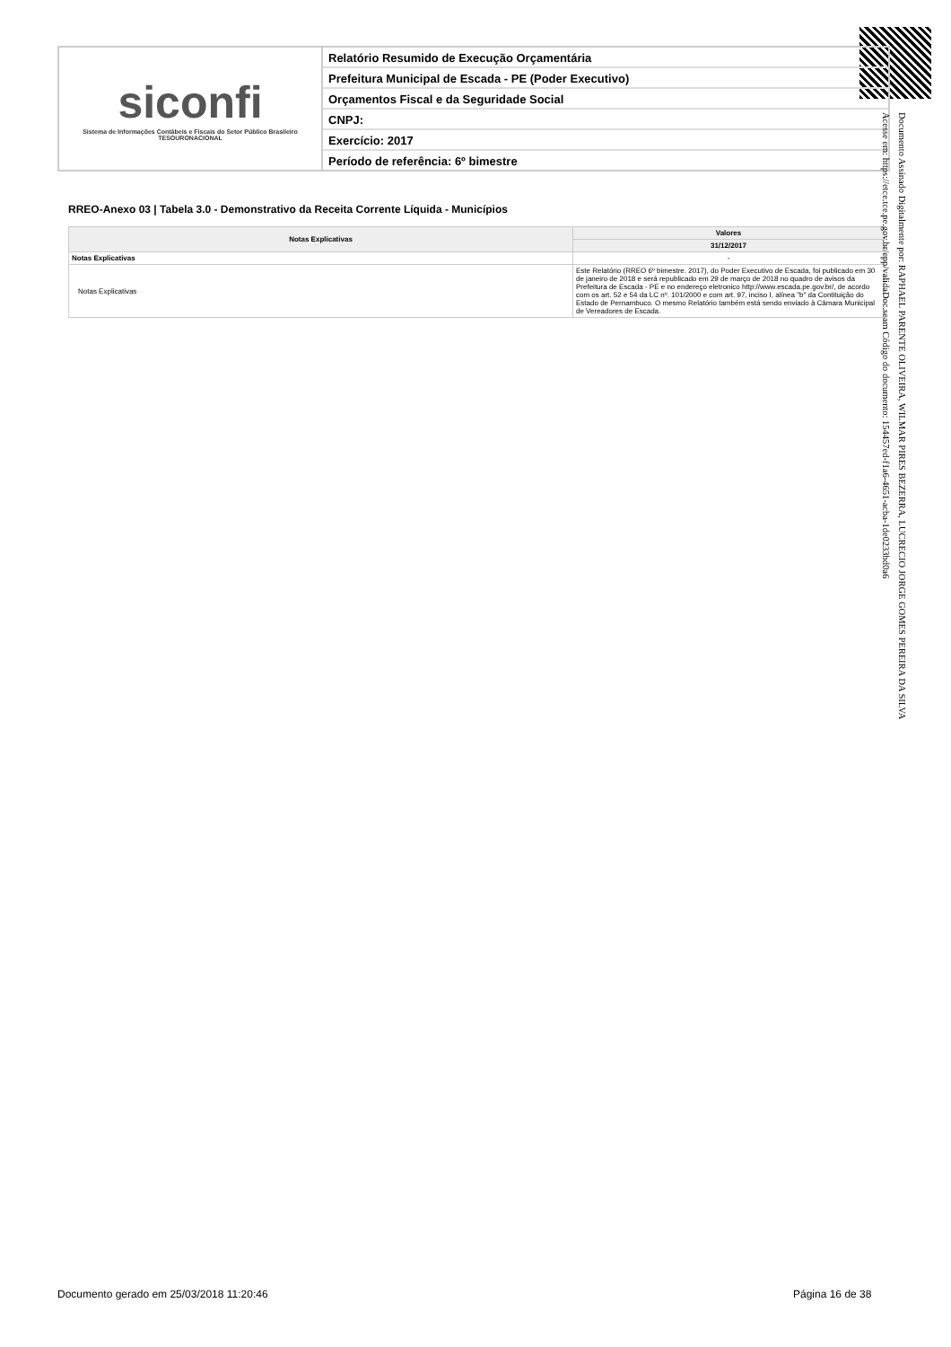siconfi
Sistema de Informações Contábeis e Fiscais do Setor Público Brasileiro
TESOURONACIONAL
Relatório Resumido de Execução Orçamentária
Prefeitura Municipal de Escada - PE (Poder Executivo)
Orçamentos Fiscal e da Seguridade Social
CNPJ:
Exercício: 2017
Período de referência: 6º bimestre
RREO-Anexo 03 | Tabela 3.0 - Demonstrativo da Receita Corrente Líquida - Municípios
| Notas Explicativas | Valores |
| --- | --- |
| | 31/12/2017 |
| Notas Explicativas | - |
| Notas Explicativas | Este Relatório (RREO 6º bimestre. 2017), do Poder Executivo de Escada, foi publicado em 30 de janeiro de 2018 e será republicado em 29 de março de 2018 no quadro de avisos da Prefeitura de Escada - PE e no endereço eletronico http://www.escada.pe.gov.br/, de acordo com os art. 52 e 54 da LC nº. 101/2000 e com art. 97, inciso I, alínea "b" da Contituição do Estado de Pernambuco. O mesmo Relatório também está sendo enviado à Câmara Municipal de Vereadores de Escada. |
Documento Assinado Digitalmente por: RAPHAEL PARENTE OLIVEIRA, WILMAR PIRES BEZERRA, LUCRECIO JORGE GOMES PEREIRA DA SILVA
Acesse em: https://etce.tce.pe.gov.br/epp/validaDoc.seam Código do documento: 154457ed-f1a6-4651-acba-1de0233bd0a6
Documento gerado em 25/03/2018 11:20:46
Página 16 de 38